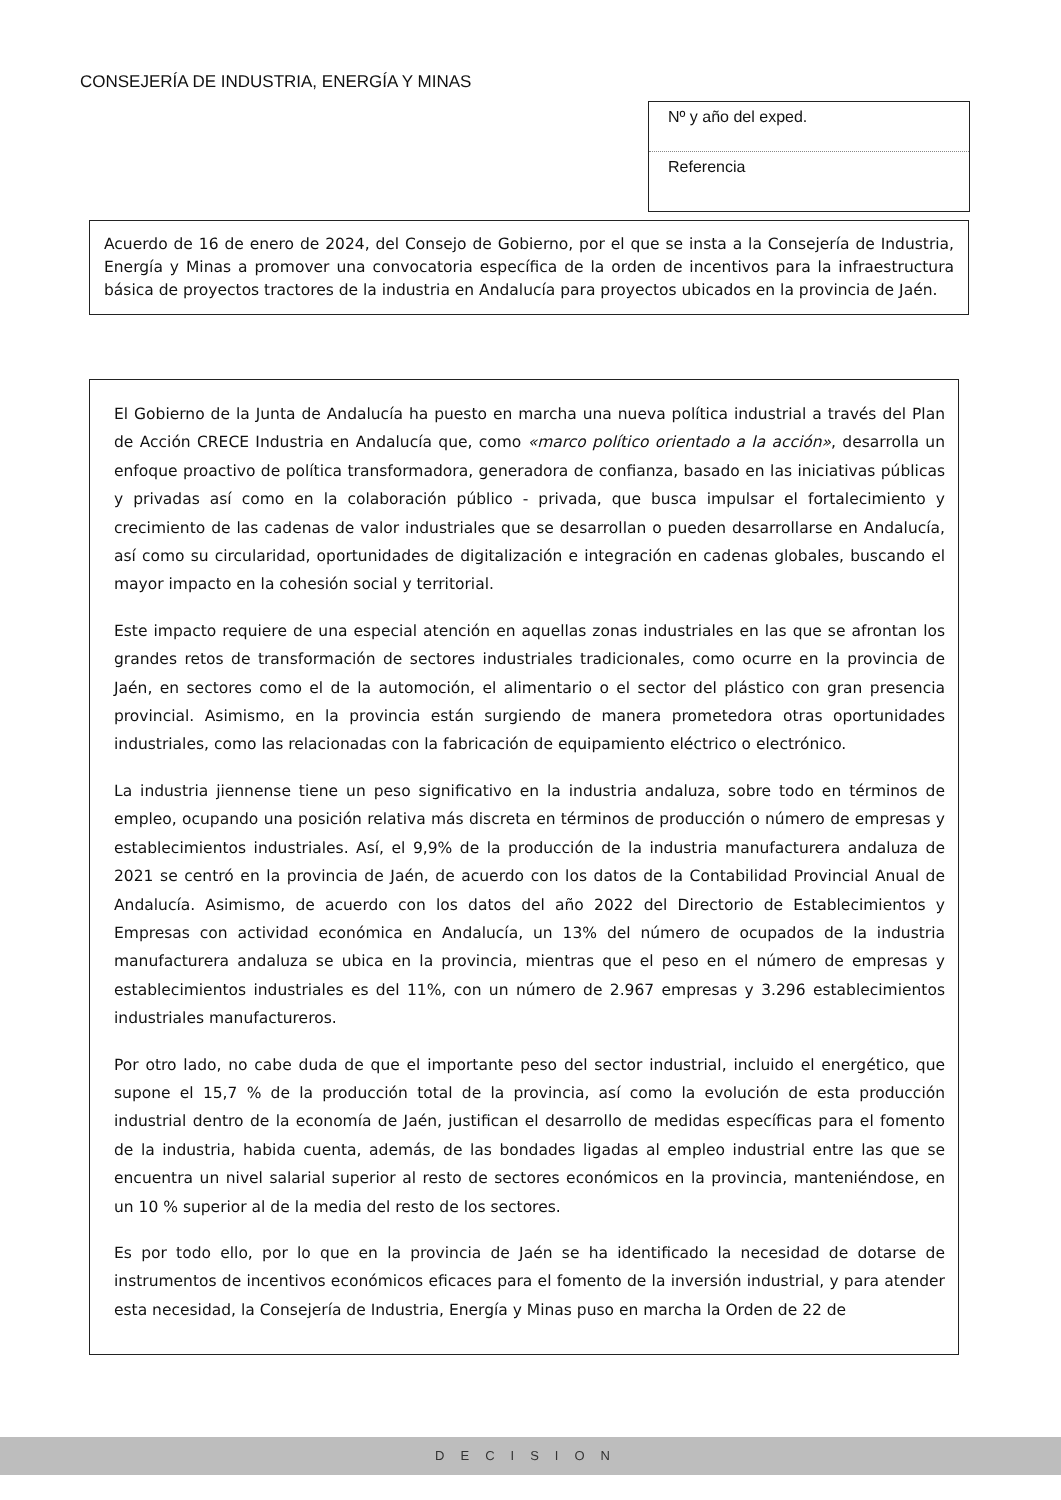CONSEJERÍA DE INDUSTRIA, ENERGÍA Y MINAS
Nº y año del exped.
Referencia
Acuerdo de 16 de enero de 2024, del Consejo de Gobierno, por el que se insta a la Consejería de Industria, Energía y Minas a promover una convocatoria específica de la orden de incentivos para la infraestructura básica de proyectos tractores de la industria en Andalucía para proyectos ubicados en la provincia de Jaén.
El Gobierno de la Junta de Andalucía ha puesto en marcha una nueva política industrial a través del Plan de Acción CRECE Industria en Andalucía que, como «marco político orientado a la acción», desarrolla un enfoque proactivo de política transformadora, generadora de confianza, basado en las iniciativas públicas y privadas así como en la colaboración público - privada, que busca impulsar el fortalecimiento y crecimiento de las cadenas de valor industriales que se desarrollan o pueden desarrollarse en Andalucía, así como su circularidad, oportunidades de digitalización e integración en cadenas globales, buscando el mayor impacto en la cohesión social y territorial.
Este impacto requiere de una especial atención en aquellas zonas industriales en las que se afrontan los grandes retos de transformación de sectores industriales tradicionales, como ocurre en la provincia de Jaén, en sectores como el de la automoción, el alimentario o el sector del plástico con gran presencia provincial. Asimismo, en la provincia están surgiendo de manera prometedora otras oportunidades industriales, como las relacionadas con la fabricación de equipamiento eléctrico o electrónico.
La industria jiennense tiene un peso significativo en la industria andaluza, sobre todo en términos de empleo, ocupando una posición relativa más discreta en términos de producción o número de empresas y establecimientos industriales. Así, el 9,9% de la producción de la industria manufacturera andaluza de 2021 se centró en la provincia de Jaén, de acuerdo con los datos de la Contabilidad Provincial Anual de Andalucía. Asimismo, de acuerdo con los datos del año 2022 del Directorio de Establecimientos y Empresas con actividad económica en Andalucía, un 13% del número de ocupados de la industria manufacturera andaluza se ubica en la provincia, mientras que el peso en el número de empresas y establecimientos industriales es del 11%, con un número de 2.967 empresas y 3.296 establecimientos industriales manufactureros.
Por otro lado, no cabe duda de que el importante peso del sector industrial, incluido el energético, que supone el 15,7 % de la producción total de la provincia, así como la evolución de esta producción industrial dentro de la economía de Jaén, justifican el desarrollo de medidas específicas para el fomento de la industria, habida cuenta, además, de las bondades ligadas al empleo industrial entre las que se encuentra un nivel salarial superior al resto de sectores económicos en la provincia, manteniéndose, en un 10 % superior al de la media del resto de los sectores.
Es por todo ello, por lo que en la provincia de Jaén se ha identificado la necesidad de dotarse de instrumentos de incentivos económicos eficaces para el fomento de la inversión industrial, y para atender esta necesidad, la Consejería de Industria, Energía y Minas puso en marcha la Orden de 22 de
DECISION